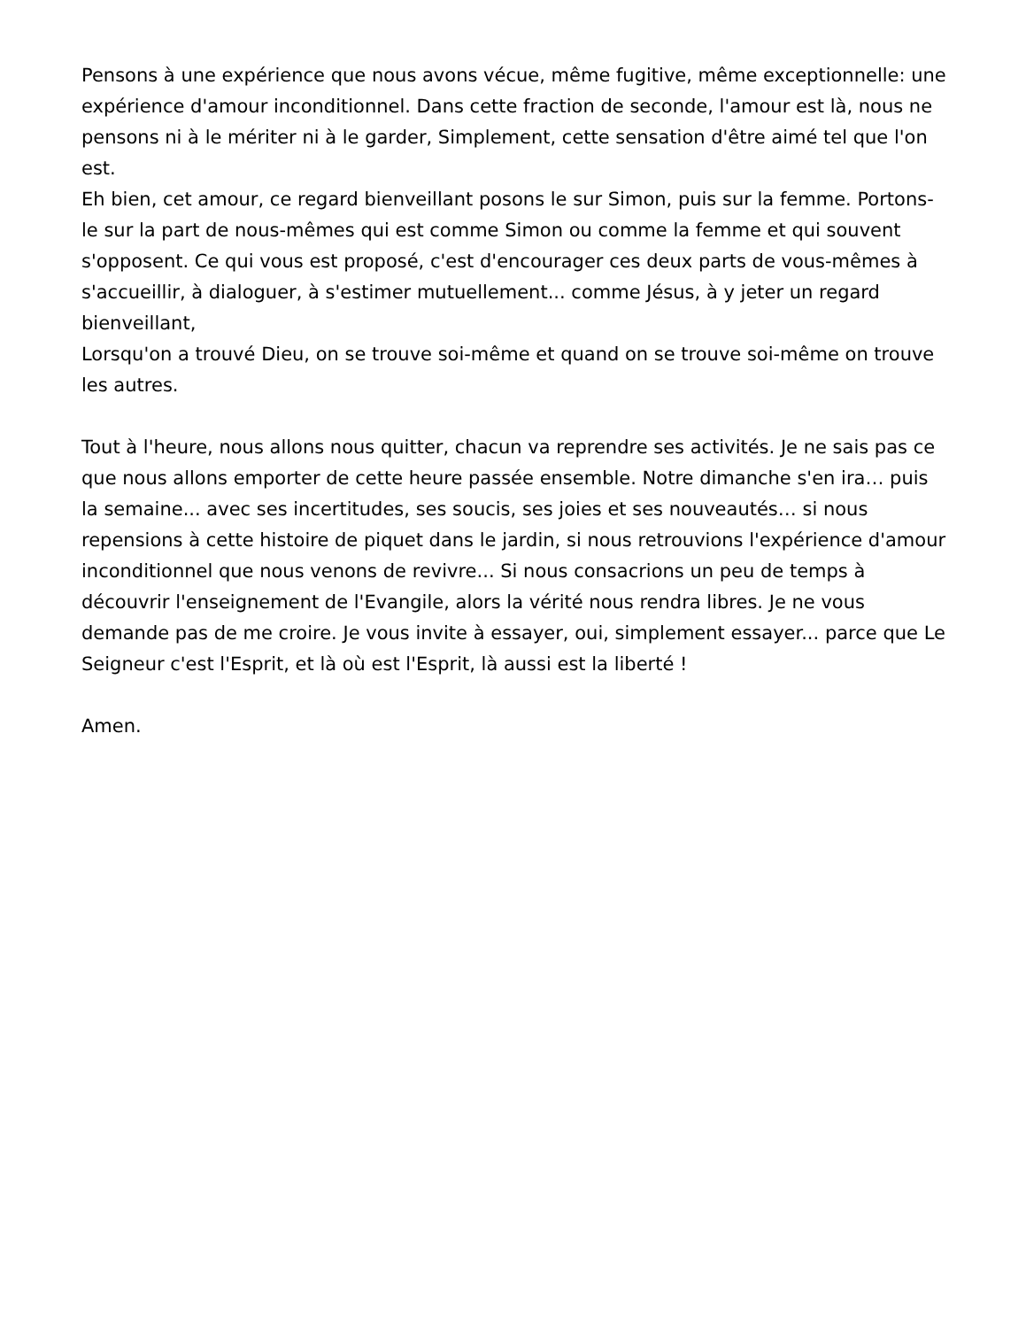Pensons à une expérience que nous avons vécue, même fugitive, même exceptionnelle: une expérience d'amour inconditionnel. Dans cette fraction de seconde, l'amour est là, nous ne pensons ni à le mériter ni à le garder, Simplement, cette sensation d'être aimé tel que l'on est.
Eh bien, cet amour, ce regard bienveillant posons le sur Simon, puis sur la femme. Portons-le sur la part de nous-mêmes qui est comme Simon ou comme la femme et qui souvent s'opposent. Ce qui vous est proposé, c'est d'encourager ces deux parts de vous-mêmes à s'accueillir, à dialoguer, à s'estimer mutuellement... comme Jésus, à y jeter un regard bienveillant,
Lorsqu'on a trouvé Dieu, on se trouve soi-même et quand on se trouve soi-même on trouve les autres.
Tout à l'heure, nous allons nous quitter, chacun va reprendre ses activités. Je ne sais pas ce que nous allons emporter de cette heure passée ensemble. Notre dimanche s'en ira… puis la semaine... avec ses incertitudes, ses soucis, ses joies et ses nouveautés… si nous repensions à cette histoire de piquet dans le jardin, si nous retrouvions l'expérience d'amour inconditionnel que nous venons de revivre... Si nous consacrions un peu de temps à découvrir l'enseignement de l'Evangile, alors la vérité nous rendra libres. Je ne vous demande pas de me croire. Je vous invite à essayer, oui, simplement essayer... parce que Le Seigneur c'est l'Esprit, et là où est l'Esprit, là aussi est la liberté !
Amen.